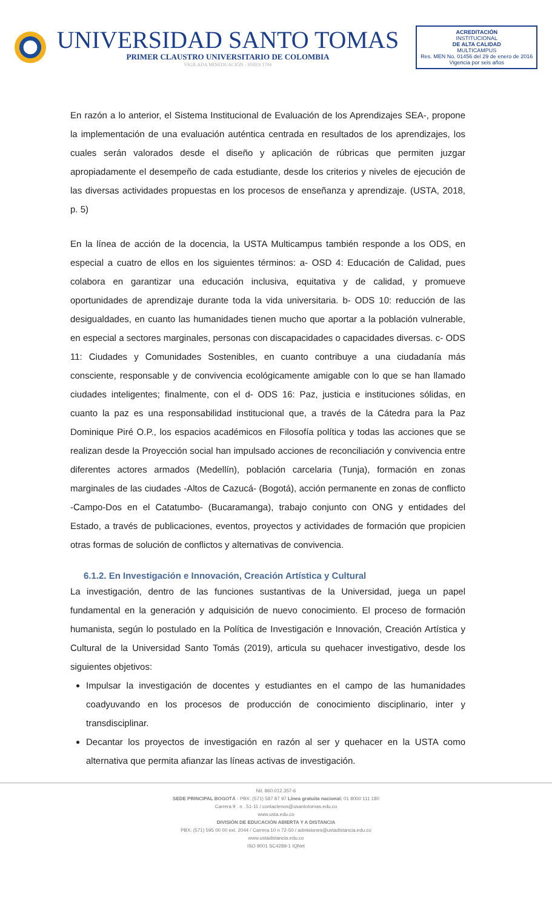UNIVERSIDAD SANTO TOMAS
PRIMER CLAUSTRO UNIVERSITARIO DE COLOMBIA
VIGILADA MINEDUACIÓN - SNIES 1704
ACREDITACIÓN
INSTITUCIONAL
DE ALTA CALIDAD
MULTICAMPUS
Res. MEN No. 01456 del 29 de enero de 2016
Vigencia por seis años
En razón a lo anterior, el Sistema Institucional de Evaluación de los Aprendizajes SEA-, propone la implementación de una evaluación auténtica centrada en resultados de los aprendizajes, los cuales serán valorados desde el diseño y aplicación de rúbricas que permiten juzgar apropiadamente el desempeño de cada estudiante, desde los criterios y niveles de ejecución de las diversas actividades propuestas en los procesos de enseñanza y aprendizaje. (USTA, 2018, p. 5)
En la línea de acción de la docencia, la USTA Multicampus también responde a los ODS, en especial a cuatro de ellos en los siguientes términos: a- OSD 4: Educación de Calidad, pues colabora en garantizar una educación inclusiva, equitativa y de calidad, y promueve oportunidades de aprendizaje durante toda la vida universitaria. b- ODS 10: reducción de las desigualdades, en cuanto las humanidades tienen mucho que aportar a la población vulnerable, en especial a sectores marginales, personas con discapacidades o capacidades diversas. c- ODS 11: Ciudades y Comunidades Sostenibles, en cuanto contribuye a una ciudadanía más consciente, responsable y de convivencia ecológicamente amigable con lo que se han llamado ciudades inteligentes; finalmente, con el d- ODS 16: Paz, justicia e instituciones sólidas, en cuanto la paz es una responsabilidad institucional que, a través de la Cátedra para la Paz Dominique Piré O.P., los espacios académicos en Filosofía política y todas las acciones que se realizan desde la Proyección social han impulsado acciones de reconciliación y convivencia entre diferentes actores armados (Medellín), población carcelaria (Tunja), formación en zonas marginales de las ciudades -Altos de Cazucá- (Bogotá), acción permanente en zonas de conflicto -Campo-Dos en el Catatumbo- (Bucaramanga), trabajo conjunto con ONG y entidades del Estado, a través de publicaciones, eventos, proyectos y actividades de formación que propicien otras formas de solución de conflictos y alternativas de convivencia.
6.1.2. En Investigación e Innovación, Creación Artística y Cultural
La investigación, dentro de las funciones sustantivas de la Universidad, juega un papel fundamental en la generación y adquisición de nuevo conocimiento. El proceso de formación humanista, según lo postulado en la Política de Investigación e Innovación, Creación Artística y Cultural de la Universidad Santo Tomás (2019), articula su quehacer investigativo, desde los siguientes objetivos:
Impulsar la investigación de docentes y estudiantes en el campo de las humanidades coadyuvando en los procesos de producción de conocimiento disciplinario, inter y transdisciplinar.
Decantar los proyectos de investigación en razón al ser y quehacer en la USTA como alternativa que permita afianzar las líneas activas de investigación.
Nit. 860.012.357-6
SEDE PRINCIPAL BOGOTÁ - PBX: (571) 587 87 97 Línea gratuita nacional: 01 8000 111 180
Carrera 9 . n . 51-11 / contactenos@usantotomas.edu.co
www.usta.edu.co
DIVISIÓN DE EDUCACIÓN ABIERTA Y A DISTANCIA
PBX: (571) 595 00 00 ext. 2044 / Carrera 10 n 72-50 / admisiones@ustadistancia.edu.co
www.ustadistancia.edu.co
ISO 9001 SC4289-1 IQNet